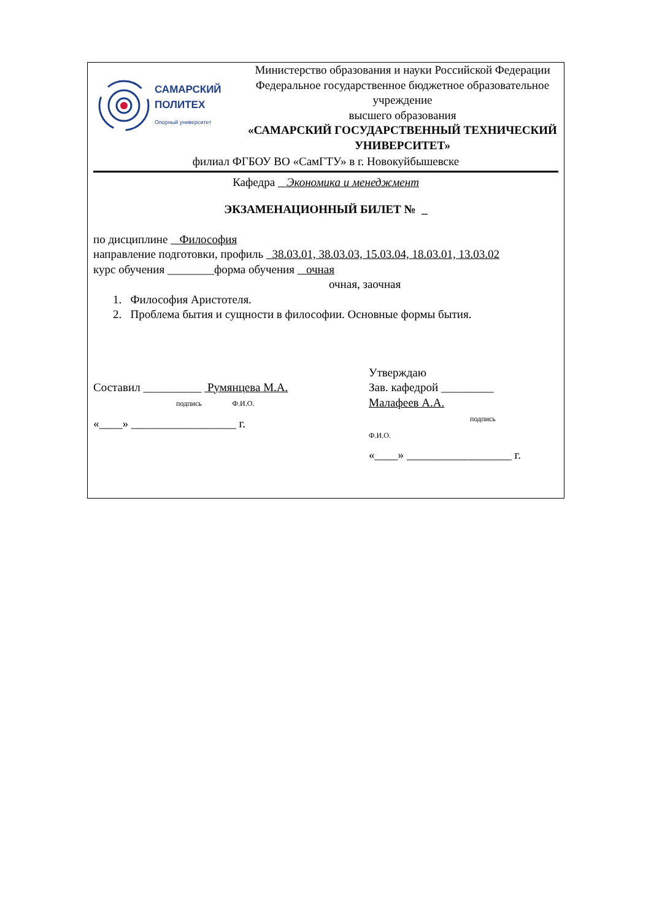САМАРСКИЙ
ПОЛИТЕХ
Опорный университет
Министерство образования и науки Российской Федерации
Федеральное государственное бюджетное образовательное учреждение
высшего образования
«САМАРСКИЙ ГОСУДАРСТВЕННЫЙ ТЕХНИЧЕСКИЙ УНИВЕРСИТЕТ»
филиал ФГБОУ ВО «СамГТУ» в г. Новокуйбышевске
Кафедра Экономика и менеджмент
ЭКЗАМЕНАЦИОННЫЙ БИЛЕТ № _
по дисциплине Философия
направление подготовки, профиль 38.03.01, 38.03.03, 15.03.04, 18.03.01, 13.03.02
курс обучения ________форма обучения очная
очная, заочная
1. Философия Аристотеля.
2. Проблема бытия и сущности в философии. Основные формы бытия.
Составил __________ Румянцева М.А.
подпись Ф.И.О.
«____» __________________ г.
Утверждаю
Зав. кафедрой _________
Малафеев А.А.
подпись
Ф.И.О.
«____» __________________ г.